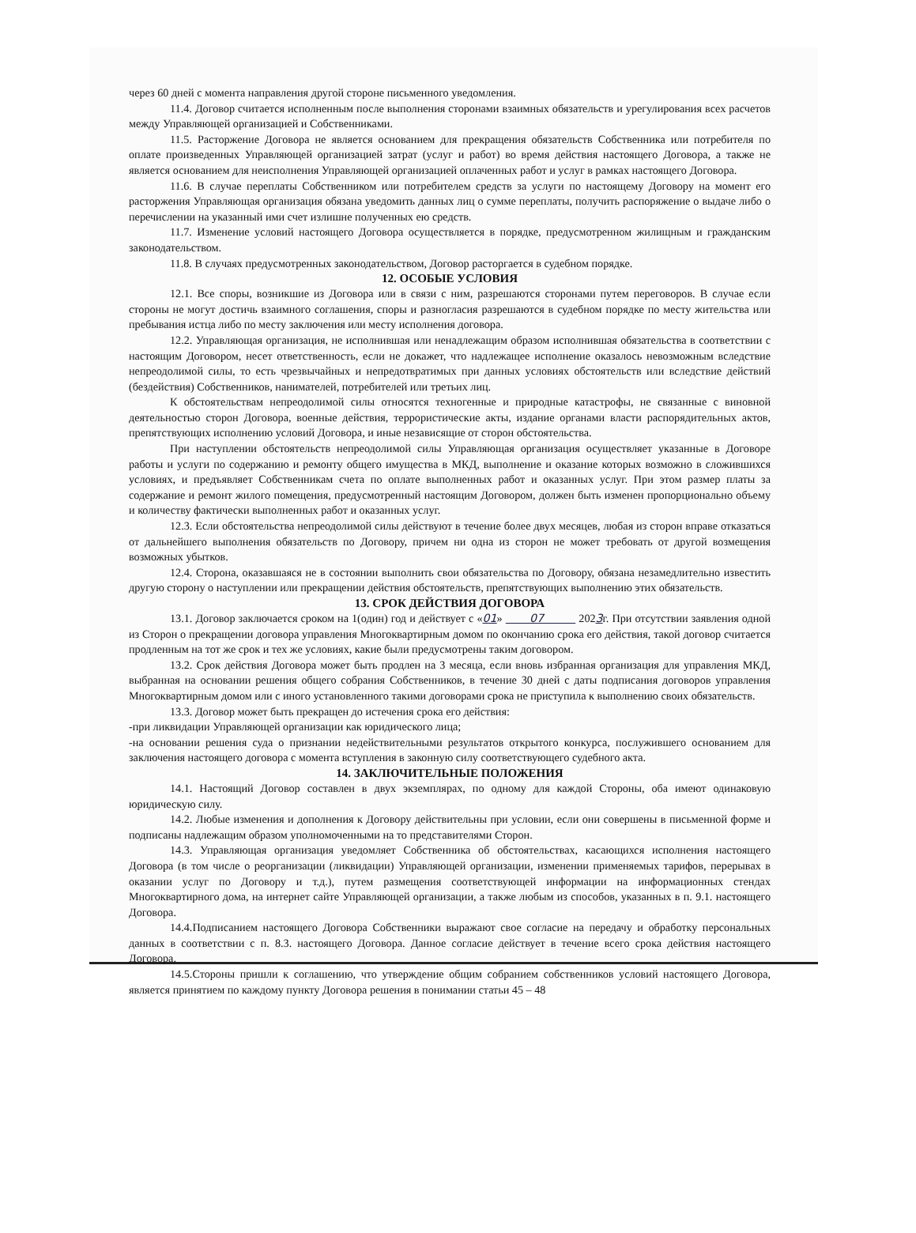через 60 дней с момента направления другой стороне письменного уведомления.
11.4. Договор считается исполненным после выполнения сторонами взаимных обязательств и урегулирования всех расчетов между Управляющей организацией и Собственниками.
11.5. Расторжение Договора не является основанием для прекращения обязательств Собственника или потребителя по оплате произведенных Управляющей организацией затрат (услуг и работ) во время действия настоящего Договора, а также не является основанием для неисполнения Управляющей организацией оплаченных работ и услуг в рамках настоящего Договора.
11.6. В случае переплаты Собственником или потребителем средств за услуги по настоящему Договору на момент его расторжения Управляющая организация обязана уведомить данных лиц о сумме переплаты, получить распоряжение о выдаче либо о перечислении на указанный ими счет излишне полученных ею средств.
11.7. Изменение условий настоящего Договора осуществляется в порядке, предусмотренном жилищным и гражданским законодательством.
11.8. В случаях предусмотренных законодательством, Договор расторгается в судебном порядке.
12. ОСОБЫЕ УСЛОВИЯ
12.1. Все споры, возникшие из Договора или в связи с ним, разрешаются сторонами путем переговоров. В случае если стороны не могут достичь взаимного соглашения, споры и разногласия разрешаются в судебном порядке по месту жительства или пребывания истца либо по месту заключения или месту исполнения договора.
12.2. Управляющая организация, не исполнившая или ненадлежащим образом исполнившая обязательства в соответствии с настоящим Договором, несет ответственность, если не докажет, что надлежащее исполнение оказалось невозможным вследствие непреодолимой силы, то есть чрезвычайных и непредотвратимых при данных условиях обстоятельств или вследствие действий (бездействия) Собственников, нанимателей, потребителей или третьих лиц.
К обстоятельствам непреодолимой силы относятся техногенные и природные катастрофы, не связанные с виновной деятельностью сторон Договора, военные действия, террористические акты, издание органами власти распорядительных актов, препятствующих исполнению условий Договора, и иные независящие от сторон обстоятельства.
При наступлении обстоятельств непреодолимой силы Управляющая организация осуществляет указанные в Договоре работы и услуги по содержанию и ремонту общего имущества в МКД, выполнение и оказание которых возможно в сложившихся условиях, и предъявляет Собственникам счета по оплате выполненных работ и оказанных услуг. При этом размер платы за содержание и ремонт жилого помещения, предусмотренный настоящим Договором, должен быть изменен пропорционально объему и количеству фактически выполненных работ и оказанных услуг.
12.3. Если обстоятельства непреодолимой силы действуют в течение более двух месяцев, любая из сторон вправе отказаться от дальнейшего выполнения обязательств по Договору, причем ни одна из сторон не может требовать от другой возмещения возможных убытков.
12.4. Сторона, оказавшаяся не в состоянии выполнить свои обязательства по Договору, обязана незамедлительно известить другую сторону о наступлении или прекращении действия обстоятельств, препятствующих выполнению этих обязательств.
13. СРОК ДЕЙСТВИЯ ДОГОВОРА
13.1. Договор заключается сроком на 1(один) год и действует с «01» 07 2023г. При отсутствии заявления одной из Сторон о прекращении договора управления Многоквартирным домом по окончанию срока его действия, такой договор считается продленным на тот же срок и тех же условиях, какие были предусмотрены таким договором.
13.2. Срок действия Договора может быть продлен на 3 месяца, если вновь избранная организация для управления МКД, выбранная на основании решения общего собрания Собственников, в течение 30 дней с даты подписания договоров управления Многоквартирным домом или с иного установленного такими договорами срока не приступила к выполнению своих обязательств.
13.3. Договор может быть прекращен до истечения срока его действия:
-при ликвидации Управляющей организации как юридического лица;
-на основании решения суда о признании недействительными результатов открытого конкурса, послужившего основанием для заключения настоящего договора с момента вступления в законную силу соответствующего судебного акта.
14. ЗАКЛЮЧИТЕЛЬНЫЕ ПОЛОЖЕНИЯ
14.1. Настоящий Договор составлен в двух экземплярах, по одному для каждой Стороны, оба имеют одинаковую юридическую силу.
14.2. Любые изменения и дополнения к Договору действительны при условии, если они совершены в письменной форме и подписаны надлежащим образом уполномоченными на то представителями Сторон.
14.3. Управляющая организация уведомляет Собственника об обстоятельствах, касающихся исполнения настоящего Договора (в том числе о реорганизации (ликвидации) Управляющей организации, изменении применяемых тарифов, перерывах в оказании услуг по Договору и т.д.), путем размещения соответствующей информации на информационных стендах Многоквартирного дома, на интернет сайте Управляющей организации, а также любым из способов, указанных в п. 9.1. настоящего Договора.
14.4.Подписанием настоящего Договора Собственники выражают свое согласие на передачу и обработку персональных данных в соответствии с п. 8.3. настоящего Договора. Данное согласие действует в течение всего срока действия настоящего Договора.
14.5.Стороны пришли к соглашению, что утверждение общим собранием собственников условий настоящего Договора, является принятием по каждому пункту Договора решения в понимании статьи 45 – 48